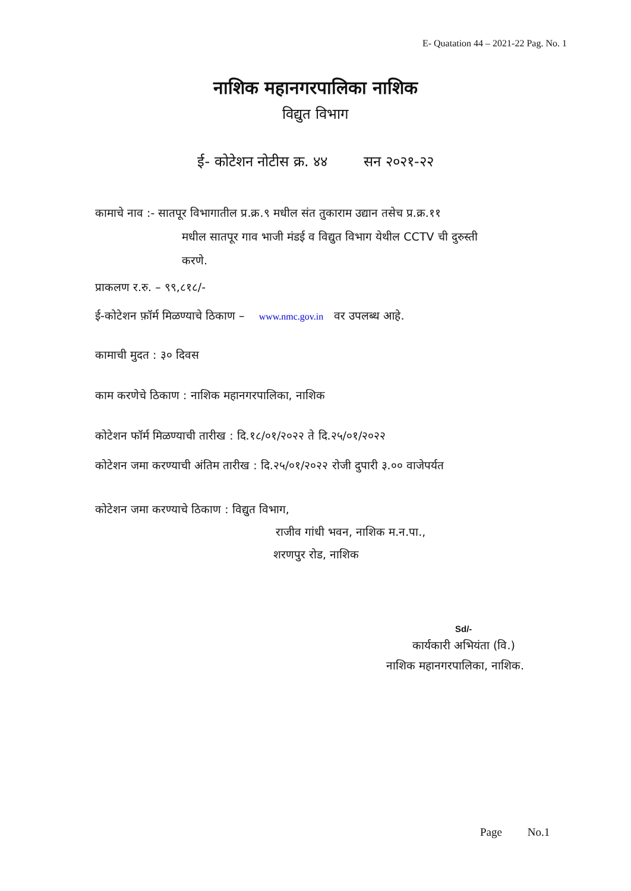E- Quatation 44 – 2021-22 Pag. No. 1
नाशिक महानगरपालिका नाशिक
विद्युत विभाग
ई- कोटेशन नोटीस क्र. ४४ सन २०२१-२२
कामाचे नाव :- सातपूर विभागातील प्र.क्र.९ मधील संत तुकाराम उद्यान तसेच प्र.क्र.११
मधील सातपूर गाव भाजी मंडई व विद्युत विभाग येथील CCTV ची दुरुस्ती
करणे.
प्राकलण र.रु. – ९९,८१८/-
ई-कोटेशन फ़ॉर्म मिळण्याचे ठिकाण – www.nmc.gov.in वर उपलब्ध आहे.
कामाची मुदत : ३० दिवस
काम करणेचे ठिकाण : नाशिक महानगरपालिका, नाशिक
कोटेशन फॉर्म मिळण्याची तारीख : दि.१८/०१/२०२२ ते दि.२५/०१/२०२२
कोटेशन जमा करण्याची अंतिम तारीख : दि.२५/०१/२०२२ रोजी दुपारी ३.०० वाजेपर्यत
कोटेशन जमा करण्याचे ठिकाण : विद्युत विभाग,
राजीव गांधी भवन, नाशिक म.न.पा.,
शरणपुर रोड, नाशिक
Sd/-
कार्यकारी अभियंता (वि.)
नाशिक महानगरपालिका, नाशिक.
Page No.1